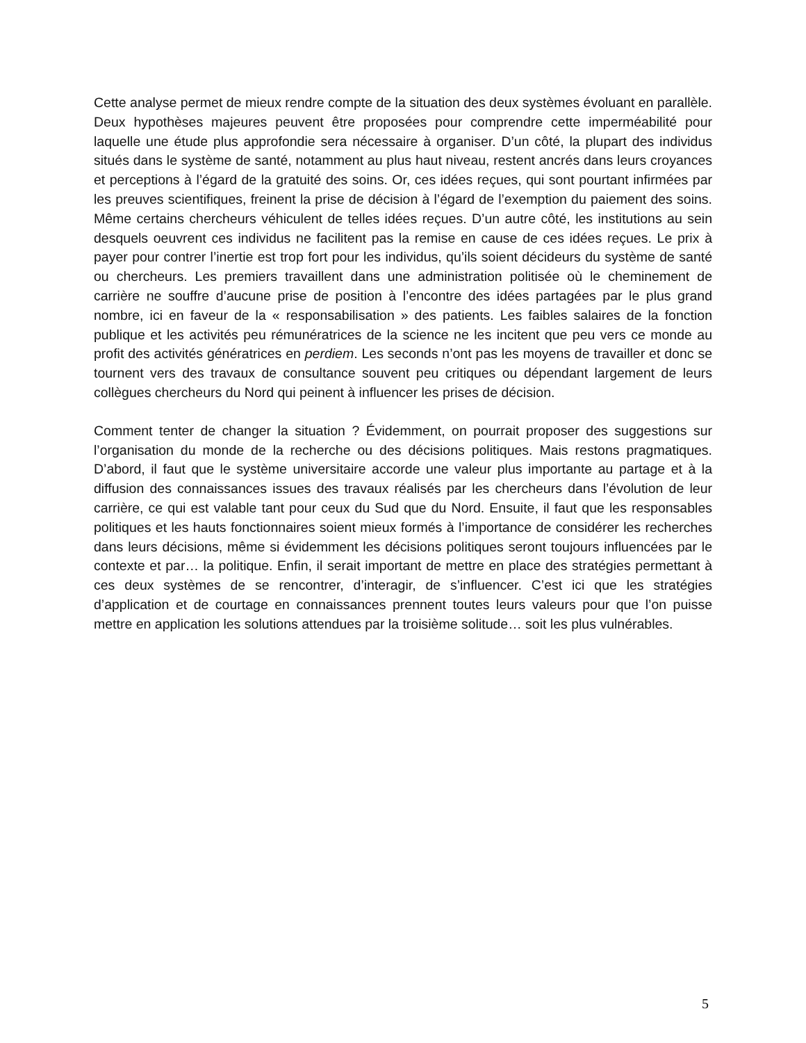Cette analyse permet de mieux rendre compte de la situation des deux systèmes évoluant en parallèle. Deux hypothèses majeures peuvent être proposées pour comprendre cette imperméabilité pour laquelle une étude plus approfondie sera nécessaire à organiser. D’un côté, la plupart des individus situés dans le système de santé, notamment au plus haut niveau, restent ancrés dans leurs croyances et perceptions à l’égard de la gratuité des soins. Or, ces idées reçues, qui sont pourtant infirmées par les preuves scientifiques, freinent la prise de décision à l’égard de l’exemption du paiement des soins. Même certains chercheurs véhiculent de telles idées reçues. D’un autre côté, les institutions au sein desquels oeuvrent ces individus ne facilitent pas la remise en cause de ces idées reçues. Le prix à payer pour contrer l’inertie est trop fort pour les individus, qu’ils soient décideurs du système de santé ou chercheurs. Les premiers travaillent dans une administration politisée où le cheminement de carrière ne souffre d’aucune prise de position à l’encontre des idées partagées par le plus grand nombre, ici en faveur de la « responsabilisation » des patients. Les faibles salaires de la fonction publique et les activités peu rémunératrices de la science ne les incitent que peu vers ce monde au profit des activités génératrices en perdiem. Les seconds n’ont pas les moyens de travailler et donc se tournent vers des travaux de consultance souvent peu critiques ou dépendant largement de leurs collègues chercheurs du Nord qui peinent à influencer les prises de décision.
Comment tenter de changer la situation ? Évidemment, on pourrait proposer des suggestions sur l’organisation du monde de la recherche ou des décisions politiques. Mais restons pragmatiques. D’abord, il faut que le système universitaire accorde une valeur plus importante au partage et à la diffusion des connaissances issues des travaux réalisés par les chercheurs dans l’évolution de leur carrière, ce qui est valable tant pour ceux du Sud que du Nord. Ensuite, il faut que les responsables politiques et les hauts fonctionnaires soient mieux formés à l’importance de considérer les recherches dans leurs décisions, même si évidemment les décisions politiques seront toujours influencées par le contexte et par… la politique. Enfin, il serait important de mettre en place des stratégies permettant à ces deux systèmes de se rencontrer, d’interagir, de s’influencer. C’est ici que les stratégies d’application et de courtage en connaissances prennent toutes leurs valeurs pour que l’on puisse mettre en application les solutions attendues par la troisième solitude… soit les plus vulnérables.
5